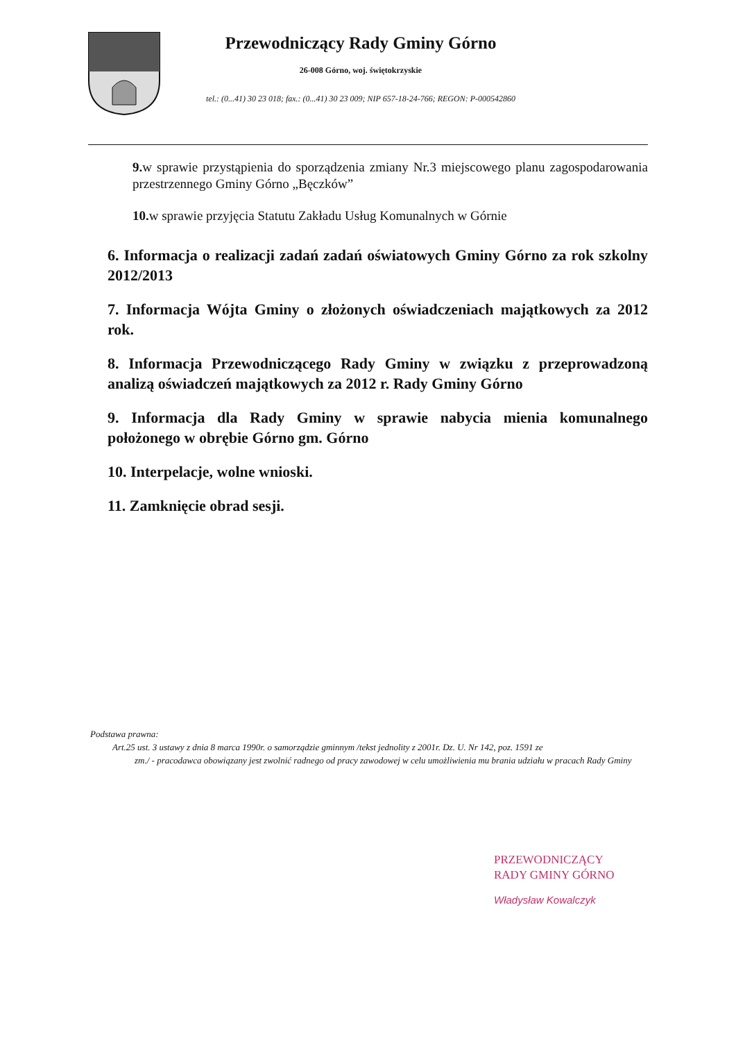Przewodniczący Rady Gminy Górno
26-008 Górno, woj. świętokrzyskie
tel.: (0...41) 30 23 018; fax.: (0...41) 30 23 009; NIP 657-18-24-766; REGON: P-000542860
9. w sprawie przystąpienia do sporządzenia zmiany Nr.3 miejscowego planu zagospodarowania przestrzennego Gminy Górno „Bęczków”
10. w sprawie przyjęcia Statutu Zakładu Usług Komunalnych w Górnie
6. Informacja o realizacji zadań zadań oświatowych Gminy Górno za rok szkolny 2012/2013
7. Informacja Wójta Gminy o złożonych oświadczeniach majątkowych za 2012 rok.
8. Informacja Przewodniczącego Rady Gminy w związku z przeprowadzoną analizą oświadczeń majątkowych za 2012 r. Rady Gminy Górno
9. Informacja dla Rady Gminy w sprawie nabycia mienia komunalnego położonego w obrębie Górno gm. Górno
10. Interpelacje, wolne wnioski.
11. Zamknięcie obrad sesji.
Podstawa prawna:
Art.25 ust. 3 ustawy z dnia 8 marca 1990r. o samorządzie gminnym /tekst jednolity z 2001r. Dz. U. Nr 142, poz. 1591 ze
zm./ - pracodawca obowiązany jest zwolnić radnego od pracy zawodowej w celu umożliwienia mu brania udziału w pracach Rady Gminy
PRZEWODNICZĄCY
RADY GMINY GÓRNO
Władysław Kowalczyk